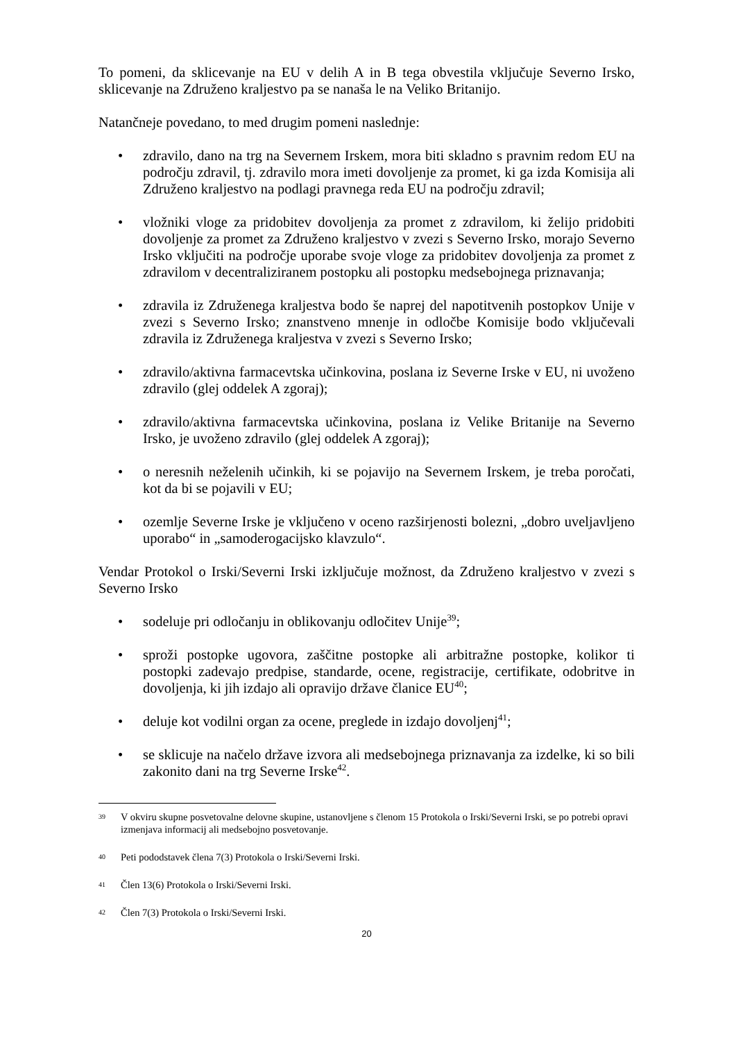To pomeni, da sklicevanje na EU v delih A in B tega obvestila vključuje Severno Irsko, sklicevanje na Združeno kraljestvo pa se nanaša le na Veliko Britanijo.
Natančneje povedano, to med drugim pomeni naslednje:
• zdravilo, dano na trg na Severnem Irskem, mora biti skladno s pravnim redom EU na področju zdravil, tj. zdravilo mora imeti dovoljenje za promet, ki ga izda Komisija ali Združeno kraljestvo na podlagi pravnega reda EU na področju zdravil;
• vložniki vloge za pridobitev dovoljenja za promet z zdravilom, ki želijo pridobiti dovoljenje za promet za Združeno kraljestvo v zvezi s Severno Irsko, morajo Severno Irsko vključiti na področje uporabe svoje vloge za pridobitev dovoljenja za promet z zdravilom v decentraliziranem postopku ali postopku medsebojnega priznavanja;
• zdravila iz Združenega kraljestva bodo še naprej del napotitvenih postopkov Unije v zvezi s Severno Irsko; znanstveno mnenje in odločbe Komisije bodo vključevali zdravila iz Združenega kraljestva v zvezi s Severno Irsko;
• zdravilo/aktivna farmacevtska učinkovina, poslana iz Severne Irske v EU, ni uvoženo zdravilo (glej oddelek A zgoraj);
• zdravilo/aktivna farmacevtska učinkovina, poslana iz Velike Britanije na Severno Irsko, je uvoženo zdravilo (glej oddelek A zgoraj);
• o neresnih neželenih učinkih, ki se pojavijo na Severnem Irskem, je treba poročati, kot da bi se pojavili v EU;
• ozemlje Severne Irske je vključeno v oceno razširjenosti bolezni, „dobro uveljavljeno uporabo“ in „samoderogacijsko klavzulo“.
Vendar Protokol o Irski/Severni Irski izključuje možnost, da Združeno kraljestvo v zvezi s Severno Irsko
• sodeluje pri odločanju in oblikovanju odločitev Unije<sup>39</sup>;
• sproži postopke ugovora, zaščitne postopke ali arbitražne postopke, kolikor ti postopki zadevajo predpise, standarde, ocene, registracije, certifikate, odobritve in dovoljenja, ki jih izdajo ali opravijo države članice EU<sup>40</sup>;
• deluje kot vodilni organ za ocene, preglede in izdajo dovoljenj<sup>41</sup>;
• se sklicuje na načelo države izvora ali medsebojnega priznavanja za izdelke, ki so bili zakonito dani na trg Severne Irske<sup>42</sup>.
39 V okviru skupne posvetovalne delovne skupine, ustanovljene s členom 15 Protokola o Irski/Severni Irski, se po potrebi opravi izmenjava informacij ali medsebojno posvetovanje.
40 Peti pododstavek člena 7(3) Protokola o Irski/Severni Irski.
41 Člen 13(6) Protokola o Irski/Severni Irski.
42 Člen 7(3) Protokola o Irski/Severni Irski.
20